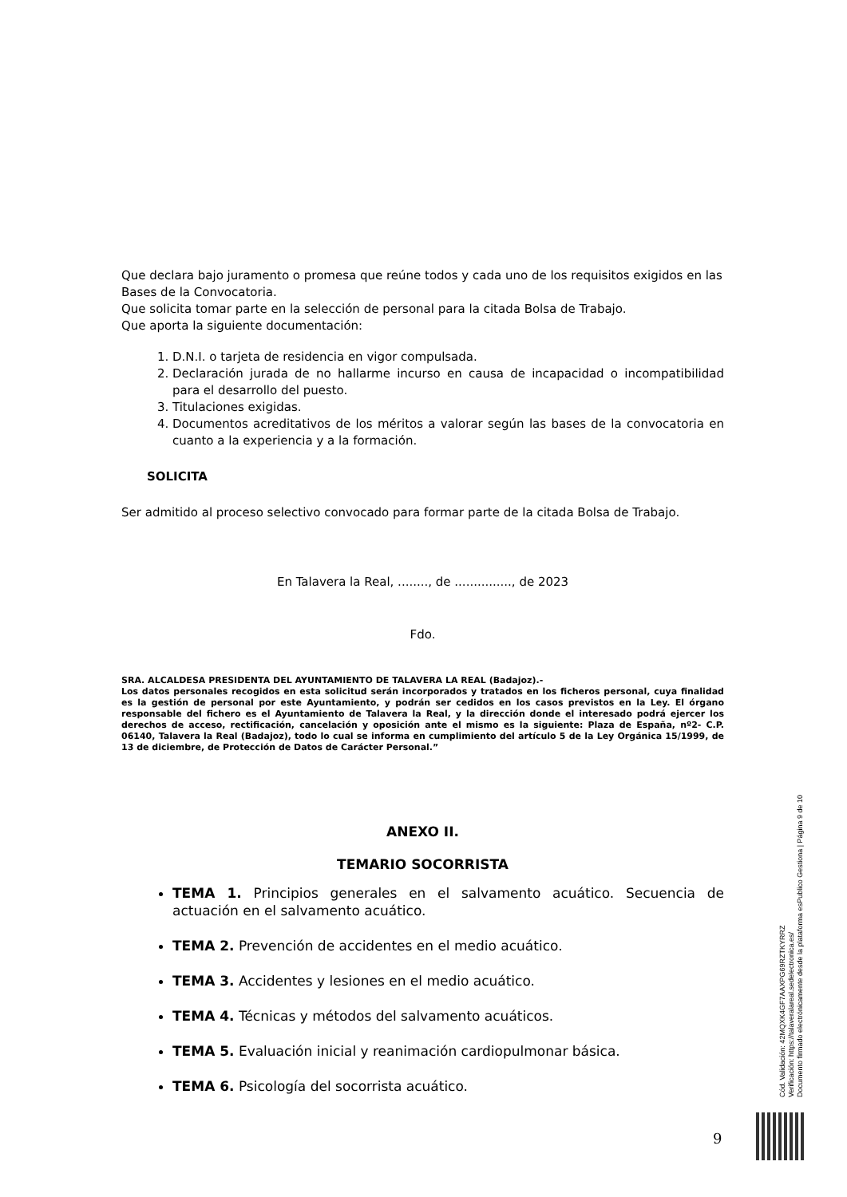Que declara bajo juramento o promesa que reúne todos y cada uno de los requisitos exigidos en las Bases de la Convocatoria.
Que solicita tomar parte en la selección de personal para la citada Bolsa de Trabajo.
Que aporta la siguiente documentación:
1. D.N.I. o tarjeta de residencia en vigor compulsada.
2. Declaración jurada de no hallarme incurso en causa de incapacidad o incompatibilidad para el desarrollo del puesto.
3. Titulaciones exigidas.
4. Documentos acreditativos de los méritos a valorar según las bases de la convocatoria en cuanto a la experiencia y a la formación.
SOLICITA
Ser admitido al proceso selectivo convocado para formar parte de la citada Bolsa de Trabajo.
En Talavera la Real, ........, de ..............., de 2023
Fdo.
SRA. ALCALDESA PRESIDENTA DEL AYUNTAMIENTO DE TALAVERA LA REAL (Badajoz).-
Los datos personales recogidos en esta solicitud serán incorporados y tratados en los ficheros personal, cuya finalidad es la gestión de personal por este Ayuntamiento, y podrán ser cedidos en los casos previstos en la Ley. El órgano responsable del fichero es el Ayuntamiento de Talavera la Real, y la dirección donde el interesado podrá ejercer los derechos de acceso, rectificación, cancelación y oposición ante el mismo es la siguiente: Plaza de España, nº2- C.P. 06140, Talavera la Real (Badajoz), todo lo cual se informa en cumplimiento del artículo 5 de la Ley Orgánica 15/1999, de 13 de diciembre, de Protección de Datos de Carácter Personal.”
ANEXO II.
TEMARIO SOCORRISTA
TEMA 1. Principios generales en el salvamento acuático. Secuencia de actuación en el salvamento acuático.
TEMA 2. Prevención de accidentes en el medio acuático.
TEMA 3. Accidentes y lesiones en el medio acuático.
TEMA 4. Técnicas y métodos del salvamento acuáticos.
TEMA 5. Evaluación inicial y reanimación cardiopulmonar básica.
TEMA 6. Psicología del socorrista acuático.
Cód. Validación: 42MQXK4GF7AAXPG69RZTKYRRZ
Verificación: https://talaveralareal.sedelectronica.es/
Documento firmado electrónicamente desde la plataforma esPublico Gestiona | Página 9 de 10
9